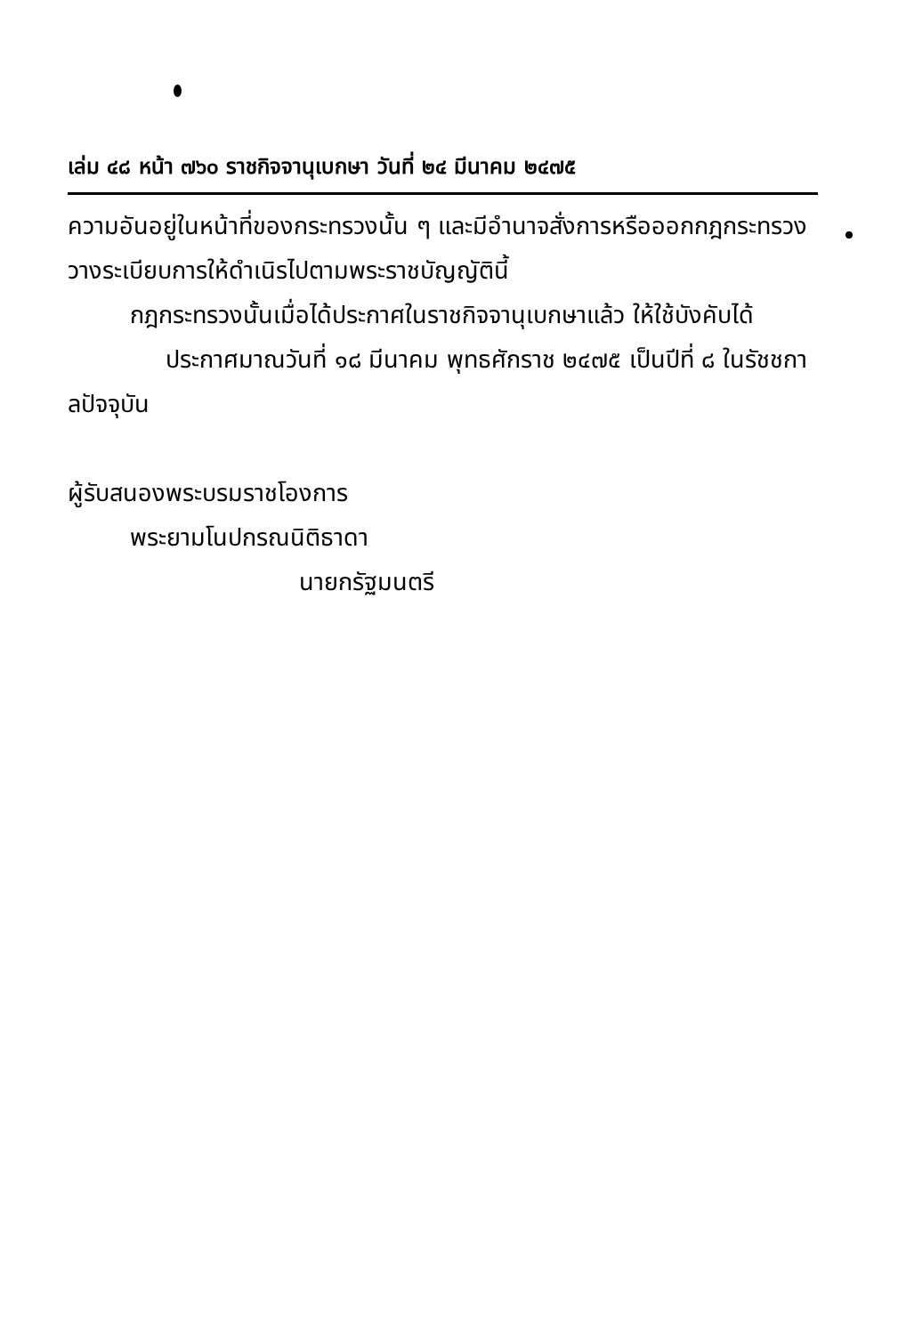เล่ม ๔๘ หน้า ๗๖๐ ราชกิจจานุเบกษา วันที่ ๒๔ มีนาคม ๒๔๗๕
ความอันอยู่ในหน้าที่ของกระทรวงนั้น ๆ และมีอำนาจสั่งการหรือออกกฎกระทรวงวางระเบียบการให้ดำเนิรไปตามพระราชบัญญัตินี้
กฎกระทรวงนั้นเมื่อได้ประกาศในราชกิจจานุเบกษาแล้ว ให้ใช้บังคับได้
ประกาศมาณวันที่ ๑๘ มีนาคม พุทธศักราช ๒๔๗๕ เป็นปีที่ ๘ ในรัชชกาลปัจจุบัน
ผู้รับสนองพระบรมราชโองการ
พระยามโนปกรณนิติธาดา
นายกรัฐมนตรี